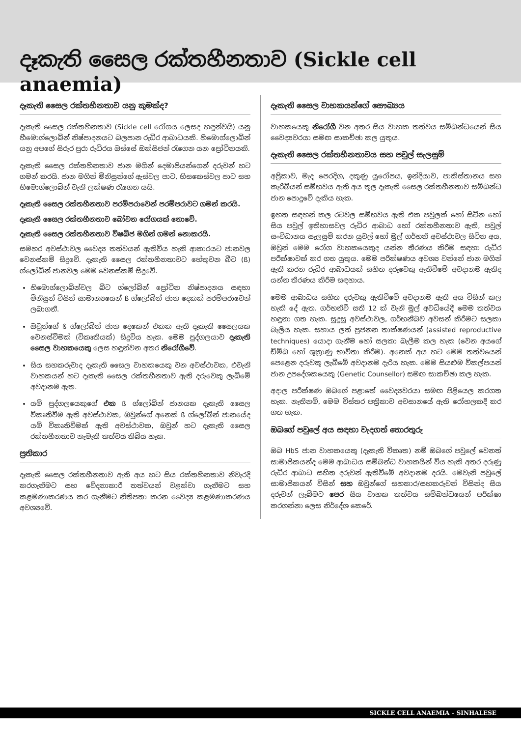දෑකැති සෛල රක්තහීනතාව (Sickle cell anaemia)
දෑකැති සෛල රක්තහීනතාව යනු කුමක්ද?
දෑකැති සෛල රක්තහීනතාව (Sickle cell රෝගය ලෙසද හඳුන්වයි) යනු හීමොග්ලොබින් නිෂ්පාදනයට බලපාන රුධිර ආබාධයකි. හීමොග්ලොබින් යනු අපගේ සිරුර පුරා රුධිරය ඔස්සේ ඔක්සිජන් රැගෙන යන ප්‍රෝටීනයකි.
දෑකැති සෛල රක්තහීනතාව ජාන මගින් දෙමාපියන්ගෙන් දරුවන් හට ගමන් කරයි. ජාන මගින් මිනිසුන්ගේ ඇස්වල පාට, හිසකෙස්වල පාට සහ හිමොග්ලොබින් වැනි ලක්ෂණ රැගෙන යයි.
දෑකැති සෛල රක්තහීනතාව පරම්පරාවෙන් පරම්පරාවට ගමන් කරයි.
දෑකැති සෛල රක්තහීනතාව බෝවන රෝගයක් නොවේ.
දෑකැති සෛල රක්තහීනතාව විෂබීජ මගින් ගමන් නොකරයි.
සමහර අවස්ථාවල වෛද්‍ය තත්වයන් ඇතිවිය හැකි ආකාරයට ජානවල වෙනස්කම් සිදුවේ. දෑකැති සෛල රක්තහීනතාවට හේතුවන බීට (ß) ග්ලෝබින් ජානවල මෙම වෙනස්කම් සිදුවේ.
හිමොග්ලොබින්වල බීට ග්ලෝබින් ප්‍රෝටීන නිෂ්පාදනය සඳහා මිනිසුන් විසින් සාමාන්‍යයෙන් ß ග්ලෝබින් ජාන දෙකක් පරම්පරාවෙන් ලබාගනී.
ඔවුන්ගේ ß ග්ලෝබින් ජාන දෙකෙන් එකක ඇති දෑකැති සෛලයක වෙනස්වීමක් (විකෘතියක්) සිදුවිය හැක. මෙම පුද්ගලයාව දෑකැති සෛල වාහකයෙකු ලෙස හඳුන්වන අතර නිරෝගීවේ.
සිය සහකරුවාද දෑකැති සෛල වාහකයෙකු වන අවස්ථාවක, එවැනි වාහකයන් හට දෑකැති සෛල රක්තහීනතාව ඇති දරුවෙකු ලැබීමේ අවදානම ඇත.
යම් පුද්ගලයෙකුගේ එක ß ග්ලෝබින් ජානයක දෑකැති සෛල විකෘතිවීම ඇති අවස්ථාවක, ඔවුන්ගේ අනෙක් ß ග්ලෝබින් ජානයේද යම් විකෘතිවීමක් ඇති අවස්ථාවක, ඔවුන් හට දෑකැති සෛල රක්තහීනතාව නැමැති තත්වය තිබිය හැක.
ප්‍රතිකාර
දෑකැති සෛල රක්තහීනතාව ඇති අය හට සිය රක්තහීනතාව නිවැරදි කරගැනීමට සහ වේදනාකාරී තත්වයන් වළක්වා ගැනීමට සහ කළමණාකරණය කර ගැනීමට නිතිපතා කරන වෛද්‍ය කළමණාකරණය අවශ්‍යවේ.
දෑකැති සෛල වාහකයන්ගේ සෞඛ්‍යය
වාහකයෙකු නිරෝගී වන අතර සිය වාහක තත්වය සම්බන්ධයෙන් සිය වෛද්‍යවරයා සමඟ සාකච්ඡා කල යුතුය.
දෑකැති සෛල රක්තහීනතාවය සහ පවුල් සැලසුම්
අප්‍රිකාව, මැද පෙරදිග, දකුණු යුරෝපය, ඉන්දියාව, පාකිස්තානය සහ කැරිබියන් සම්භවය ඇති අය තුල දෑකැති සෛල රක්තහීනතාව සම්බන්ධ ජාන පොදුවේ දැකිය හැක.
ඉහත සඳහන් කල රටවල සම්භවය ඇති එක පවුලක් හෝ සිටින හෝ සිය පවුල් ඉතිහාසවල රුධිර ආබාධ හෝ රක්තහීනතාව ඇති, පවුල් සංවිධානය සැලසුම් කරන යුවල් හෝ මුල් ගර්භනී අවස්ථාවල සිටින අය, ඔවුන් මෙම රෝග වාහකයෙකුද යන්න තීරණය කිරීම සඳහා රුධිර පරීක්ෂාවක් කර ගත යුතුය. මෙම පරීක්ෂණය අවශ්‍ය වන්නේ ජාන මගින් ඇති කරන රුධිර ආබාධයක් සහිත දරුවෙකු ඇතිවීමේ අවදානම ඇතිද යන්න තීරණය කිරීම සඳහාය.
මෙම ආබාධය සහිත දරුවකු ඇතිවීමේ අවදානම ඇති අය විසින් කල හැකි දේ ඇත. ගර්භනීවී සති 12 ක් වැනි මුල් අවධියේදී මෙම තත්වය හඳුනා ගත හැක. සුදුසු අවස්ථාවල, ගර්භනීබව අවසන් කිරීමට සලකා බැලිය හැක. සහාය ලත් ප්‍රජනන තාක්ෂණයන් (assisted reproductive techniques) යොදා ගැනීම හෝ සලකා බැලීම කල හැක (වෙන අයගේ ඩිම්බ හෝ ශුක්‍රාණු භාවිතා කිරීම). අනෙක් අය හට මෙම තත්වයෙන් පෙළෙන දරුවකු ලැබීමේ අවදානම දැරිය හැක. මෙම සියළුම විකල්පයන් ජාන උපදේශකයෙකු (Genetic Counsellor) සමඟ සාකච්ඡා කල හැක.
අදාල පරීක්ෂණ ඔබගේ පළාතේ වෛද්‍යවරයා සමඟ පිළියෙල කරගත හැක. නැතිනම්, මෙම විස්තර පත්‍රිකාව අවසානයේ ඇති රෝහලකදී කර ගත හැක.
ඔබගේ පවුලේ අය සඳහා වැදගත් තොරතුරු
ඔබ HbS ජාන වාහකයෙකු (දෑකැති විකෘත) නම් ඔබගේ පවුලේ වෙනත් සාමාජිකයන්ද මෙම ආබාධය සම්බන්ධ වාහකයින් විය හැකි අතර දරුණු රුධිර ආබාධ සහිත දරුවන් ඇතිවීමේ අවදානම දරයි. මෙවැනි පවුලේ සාමාජිකයන් විසින් සහ ඔවුන්ගේ සහකාර/සහකරුවන් විසින්ද සිය දරුවන් ලැබීමට පෙර සිය වාහක තත්වය සම්බන්ධයෙන් පරීක්ෂා කරගන්නා ලෙස නිර්දේශ කෙරේ.
SICKLE CELL ANAEMIA – SINHALESE